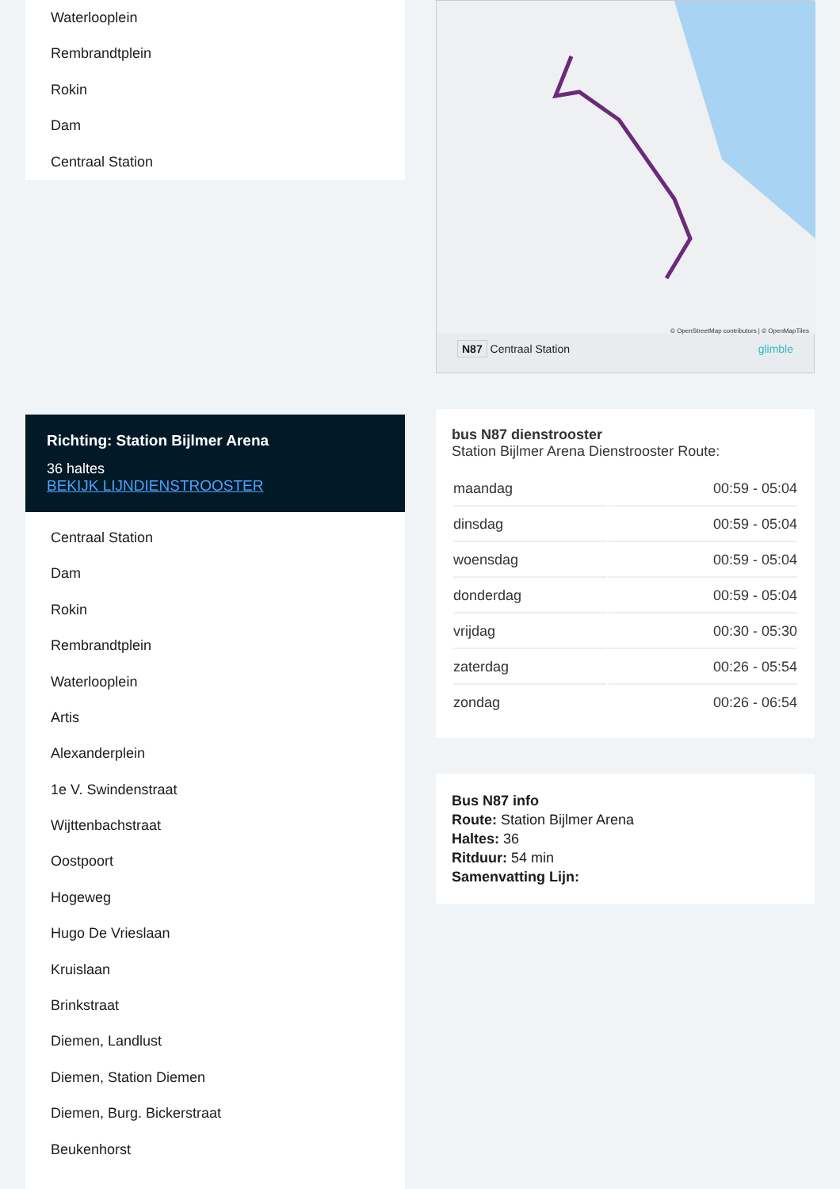Waterlooplein
Rembrandtplein
Rokin
Dam
Centraal Station
Richting: Station Bijlmer Arena
36 haltes
BEKIJK LIJNDIENSTROOSTER
Centraal Station
Dam
Rokin
Rembrandtplein
Waterlooplein
Artis
Alexanderplein
1e V. Swindenstraat
Wijttenbachstraat
Oostpoort
Hogeweg
Hugo De Vrieslaan
Kruislaan
Brinkstraat
Diemen, Landlust
Diemen, Station Diemen
Diemen, Burg. Bickerstraat
Beukenhorst
© OpenStreetMap contributors | © OpenMapTiles
N87 Centraal Station glimble
bus N87 dienstrooster
Station Bijlmer Arena Dienstrooster Route:
| maandag | 00:59 - 05:04 |
| dinsdag | 00:59 - 05:04 |
| woensdag | 00:59 - 05:04 |
| donderdag | 00:59 - 05:04 |
| vrijdag | 00:30 - 05:30 |
| zaterdag | 00:26 - 05:54 |
| zondag | 00:26 - 06:54 |
Bus N87 info
Route: Station Bijlmer Arena
Haltes: 36
Ritduur: 54 min
Samenvatting Lijn: